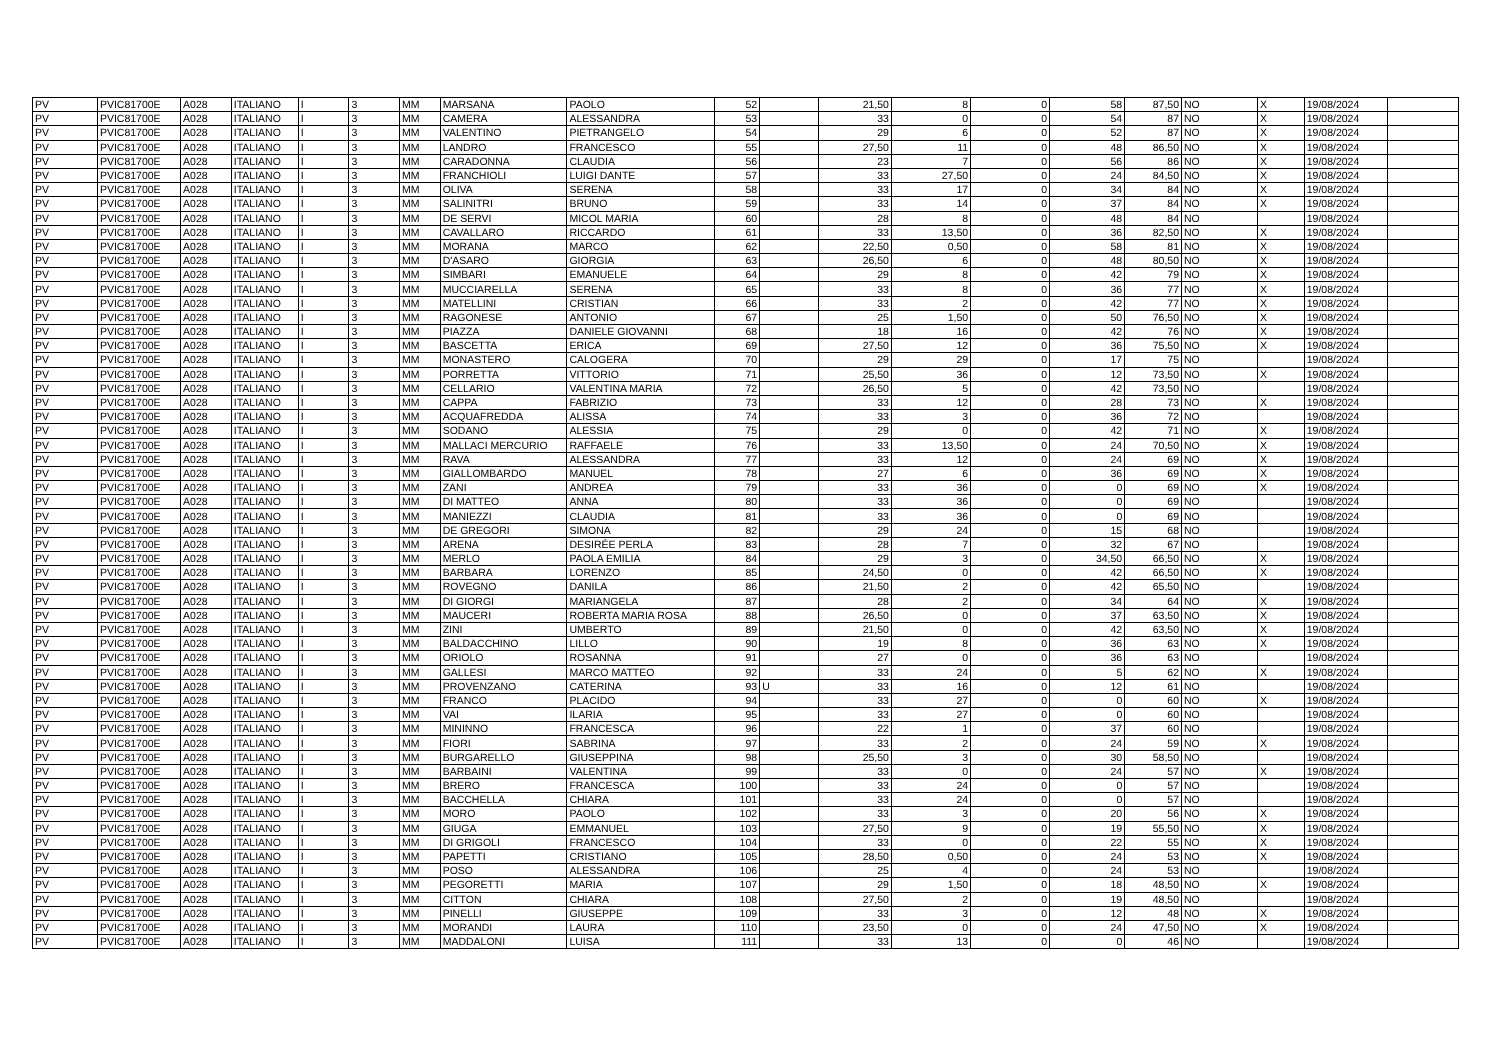| PV | PVIC81700E | A028 | ITALIANO | I | 3 | MM | MARSANA | PAOLO | 52 | | 21,50 | 8 | 0 | 58 | 87,50 | NO | X | 19/08/2024 | |
| PV | PVIC81700E | A028 | ITALIANO | I | 3 | MM | CAMERA | ALESSANDRA | 53 | | 33 | 0 | 0 | 54 | 87 | NO | X | 19/08/2024 | |
| PV | PVIC81700E | A028 | ITALIANO | I | 3 | MM | VALENTINO | PIETRANGELO | 54 | | 29 | 6 | 0 | 52 | 87 | NO | X | 19/08/2024 | |
| PV | PVIC81700E | A028 | ITALIANO | I | 3 | MM | LANDRO | FRANCESCO | 55 | | 27,50 | 11 | 0 | 48 | 86,50 | NO | X | 19/08/2024 | |
| PV | PVIC81700E | A028 | ITALIANO | I | 3 | MM | CARADONNA | CLAUDIA | 56 | | 23 | 7 | 0 | 56 | 86 | NO | X | 19/08/2024 | |
| PV | PVIC81700E | A028 | ITALIANO | I | 3 | MM | FRANCHIOLI | LUIGI DANTE | 57 | | 33 | 27,50 | 0 | 24 | 84,50 | NO | X | 19/08/2024 | |
| PV | PVIC81700E | A028 | ITALIANO | I | 3 | MM | OLIVA | SERENA | 58 | | 33 | 17 | 0 | 34 | 84 | NO | X | 19/08/2024 | |
| PV | PVIC81700E | A028 | ITALIANO | I | 3 | MM | SALINITRI | BRUNO | 59 | | 33 | 14 | 0 | 37 | 84 | NO | X | 19/08/2024 | |
| PV | PVIC81700E | A028 | ITALIANO | I | 3 | MM | DE SERVI | MICOL MARIA | 60 | | 28 | 8 | 0 | 48 | 84 | NO | | 19/08/2024 | |
| PV | PVIC81700E | A028 | ITALIANO | I | 3 | MM | CAVALLARO | RICCARDO | 61 | | 33 | 13,50 | 0 | 36 | 82,50 | NO | X | 19/08/2024 | |
| PV | PVIC81700E | A028 | ITALIANO | I | 3 | MM | MORANA | MARCO | 62 | | 22,50 | 0,50 | 0 | 58 | 81 | NO | X | 19/08/2024 | |
| PV | PVIC81700E | A028 | ITALIANO | I | 3 | MM | D'ASARO | GIORGIA | 63 | | 26,50 | 6 | 0 | 48 | 80,50 | NO | X | 19/08/2024 | |
| PV | PVIC81700E | A028 | ITALIANO | I | 3 | MM | SIMBARI | EMANUELE | 64 | | 29 | 8 | 0 | 42 | 79 | NO | X | 19/08/2024 | |
| PV | PVIC81700E | A028 | ITALIANO | I | 3 | MM | MUCCIARELLA | SERENA | 65 | | 33 | 8 | 0 | 36 | 77 | NO | X | 19/08/2024 | |
| PV | PVIC81700E | A028 | ITALIANO | I | 3 | MM | MATELLINI | CRISTIAN | 66 | | 33 | 2 | 0 | 42 | 77 | NO | X | 19/08/2024 | |
| PV | PVIC81700E | A028 | ITALIANO | I | 3 | MM | RAGONESE | ANTONIO | 67 | | 25 | 1,50 | 0 | 50 | 76,50 | NO | X | 19/08/2024 | |
| PV | PVIC81700E | A028 | ITALIANO | I | 3 | MM | PIAZZA | DANIELE GIOVANNI | 68 | | 18 | 16 | 0 | 42 | 76 | NO | X | 19/08/2024 | |
| PV | PVIC81700E | A028 | ITALIANO | I | 3 | MM | BASCETTA | ERICA | 69 | | 27,50 | 12 | 0 | 36 | 75,50 | NO | X | 19/08/2024 | |
| PV | PVIC81700E | A028 | ITALIANO | I | 3 | MM | MONASTERO | CALOGERA | 70 | | 29 | 29 | 0 | 17 | 75 | NO | | 19/08/2024 | |
| PV | PVIC81700E | A028 | ITALIANO | I | 3 | MM | PORRETTA | VITTORIO | 71 | | 25,50 | 36 | 0 | 12 | 73,50 | NO | X | 19/08/2024 | |
| PV | PVIC81700E | A028 | ITALIANO | I | 3 | MM | CELLARIO | VALENTINA MARIA | 72 | | 26,50 | 5 | 0 | 42 | 73,50 | NO | | 19/08/2024 | |
| PV | PVIC81700E | A028 | ITALIANO | I | 3 | MM | CAPPA | FABRIZIO | 73 | | 33 | 12 | 0 | 28 | 73 | NO | X | 19/08/2024 | |
| PV | PVIC81700E | A028 | ITALIANO | I | 3 | MM | ACQUAFREDDA | ALISSA | 74 | | 33 | 3 | 0 | 36 | 72 | NO | | 19/08/2024 | |
| PV | PVIC81700E | A028 | ITALIANO | I | 3 | MM | SODANO | ALESSIA | 75 | | 29 | 0 | 0 | 42 | 71 | NO | X | 19/08/2024 | |
| PV | PVIC81700E | A028 | ITALIANO | I | 3 | MM | MALLACI MERCURIO | RAFFAELE | 76 | | 33 | 13,50 | 0 | 24 | 70,50 | NO | X | 19/08/2024 | |
| PV | PVIC81700E | A028 | ITALIANO | I | 3 | MM | RAVA | ALESSANDRA | 77 | | 33 | 12 | 0 | 24 | 69 | NO | X | 19/08/2024 | |
| PV | PVIC81700E | A028 | ITALIANO | I | 3 | MM | GIALLOMBARDO | MANUEL | 78 | | 27 | 6 | 0 | 36 | 69 | NO | X | 19/08/2024 | |
| PV | PVIC81700E | A028 | ITALIANO | I | 3 | MM | ZANI | ANDREA | 79 | | 33 | 36 | 0 | 0 | 69 | NO | X | 19/08/2024 | |
| PV | PVIC81700E | A028 | ITALIANO | I | 3 | MM | DI MATTEO | ANNA | 80 | | 33 | 36 | 0 | 0 | 69 | NO | | 19/08/2024 | |
| PV | PVIC81700E | A028 | ITALIANO | I | 3 | MM | MANIEZZI | CLAUDIA | 81 | | 33 | 36 | 0 | 0 | 69 | NO | | 19/08/2024 | |
| PV | PVIC81700E | A028 | ITALIANO | I | 3 | MM | DE GREGORI | SIMONA | 82 | | 29 | 24 | 0 | 15 | 68 | NO | | 19/08/2024 | |
| PV | PVIC81700E | A028 | ITALIANO | I | 3 | MM | ARENA | DESIRÉE PERLA | 83 | | 28 | 7 | 0 | 32 | 67 | NO | | 19/08/2024 | |
| PV | PVIC81700E | A028 | ITALIANO | I | 3 | MM | MERLO | PAOLA EMILIA | 84 | | 29 | 3 | 0 | 34,50 | 66,50 | NO | X | 19/08/2024 | |
| PV | PVIC81700E | A028 | ITALIANO | I | 3 | MM | BARBARA | LORENZO | 85 | | 24,50 | 0 | 0 | 42 | 66,50 | NO | X | 19/08/2024 | |
| PV | PVIC81700E | A028 | ITALIANO | I | 3 | MM | ROVEGNO | DANILA | 86 | | 21,50 | 2 | 0 | 42 | 65,50 | NO | | 19/08/2024 | |
| PV | PVIC81700E | A028 | ITALIANO | I | 3 | MM | DI GIORGI | MARIANGELA | 87 | | 28 | 2 | 0 | 34 | 64 | NO | X | 19/08/2024 | |
| PV | PVIC81700E | A028 | ITALIANO | I | 3 | MM | MAUCERI | ROBERTA MARIA ROSA | 88 | | 26,50 | 0 | 0 | 37 | 63,50 | NO | X | 19/08/2024 | |
| PV | PVIC81700E | A028 | ITALIANO | I | 3 | MM | ZINI | UMBERTO | 89 | | 21,50 | 0 | 0 | 42 | 63,50 | NO | X | 19/08/2024 | |
| PV | PVIC81700E | A028 | ITALIANO | I | 3 | MM | BALDACCHINO | LILLO | 90 | | 19 | 8 | 0 | 36 | 63 | NO | X | 19/08/2024 | |
| PV | PVIC81700E | A028 | ITALIANO | I | 3 | MM | ORIOLO | ROSANNA | 91 | | 27 | 0 | 0 | 36 | 63 | NO | | 19/08/2024 | |
| PV | PVIC81700E | A028 | ITALIANO | I | 3 | MM | GALLESI | MARCO MATTEO | 92 | | 33 | 24 | 0 | 5 | 62 | NO | X | 19/08/2024 | |
| PV | PVIC81700E | A028 | ITALIANO | I | 3 | MM | PROVENZANO | CATERINA | 93 | U | 33 | 16 | 0 | 12 | 61 | NO | | 19/08/2024 | |
| PV | PVIC81700E | A028 | ITALIANO | I | 3 | MM | FRANCO | PLACIDO | 94 | | 33 | 27 | 0 | 0 | 60 | NO | X | 19/08/2024 | |
| PV | PVIC81700E | A028 | ITALIANO | I | 3 | MM | VAI | ILARIA | 95 | | 33 | 27 | 0 | 0 | 60 | NO | | 19/08/2024 | |
| PV | PVIC81700E | A028 | ITALIANO | I | 3 | MM | MININNO | FRANCESCA | 96 | | 22 | 1 | 0 | 37 | 60 | NO | | 19/08/2024 | |
| PV | PVIC81700E | A028 | ITALIANO | I | 3 | MM | FIORI | SABRINA | 97 | | 33 | 2 | 0 | 24 | 59 | NO | X | 19/08/2024 | |
| PV | PVIC81700E | A028 | ITALIANO | I | 3 | MM | BURGARELLO | GIUSEPPINA | 98 | | 25,50 | 3 | 0 | 30 | 58,50 | NO | | 19/08/2024 | |
| PV | PVIC81700E | A028 | ITALIANO | I | 3 | MM | BARBAINI | VALENTINA | 99 | | 33 | 0 | 0 | 24 | 57 | NO | X | 19/08/2024 | |
| PV | PVIC81700E | A028 | ITALIANO | I | 3 | MM | BRERO | FRANCESCA | 100 | | 33 | 24 | 0 | 0 | 57 | NO | | 19/08/2024 | |
| PV | PVIC81700E | A028 | ITALIANO | I | 3 | MM | BACCHELLA | CHIARA | 101 | | 33 | 24 | 0 | 0 | 57 | NO | | 19/08/2024 | |
| PV | PVIC81700E | A028 | ITALIANO | I | 3 | MM | MORO | PAOLO | 102 | | 33 | 3 | 0 | 20 | 56 | NO | X | 19/08/2024 | |
| PV | PVIC81700E | A028 | ITALIANO | I | 3 | MM | GIUGA | EMMANUEL | 103 | | 27,50 | 9 | 0 | 19 | 55,50 | NO | X | 19/08/2024 | |
| PV | PVIC81700E | A028 | ITALIANO | I | 3 | MM | DI GRIGOLI | FRANCESCO | 104 | | 33 | 0 | 0 | 22 | 55 | NO | X | 19/08/2024 | |
| PV | PVIC81700E | A028 | ITALIANO | I | 3 | MM | PAPETTI | CRISTIANO | 105 | | 28,50 | 0,50 | 0 | 24 | 53 | NO | X | 19/08/2024 | |
| PV | PVIC81700E | A028 | ITALIANO | I | 3 | MM | POSO | ALESSANDRA | 106 | | 25 | 4 | 0 | 24 | 53 | NO | | 19/08/2024 | |
| PV | PVIC81700E | A028 | ITALIANO | I | 3 | MM | PEGORETTI | MARIA | 107 | | 29 | 1,50 | 0 | 18 | 48,50 | NO | X | 19/08/2024 | |
| PV | PVIC81700E | A028 | ITALIANO | I | 3 | MM | CITTON | CHIARA | 108 | | 27,50 | 2 | 0 | 19 | 48,50 | NO | | 19/08/2024 | |
| PV | PVIC81700E | A028 | ITALIANO | I | 3 | MM | PINELLI | GIUSEPPE | 109 | | 33 | 3 | 0 | 12 | 48 | NO | X | 19/08/2024 | |
| PV | PVIC81700E | A028 | ITALIANO | I | 3 | MM | MORANDI | LAURA | 110 | | 23,50 | 0 | 0 | 24 | 47,50 | NO | X | 19/08/2024 | |
| PV | PVIC81700E | A028 | ITALIANO | I | 3 | MM | MADDALONI | LUISA | 111 | | 33 | 13 | 0 | 0 | 46 | NO | | 19/08/2024 | |